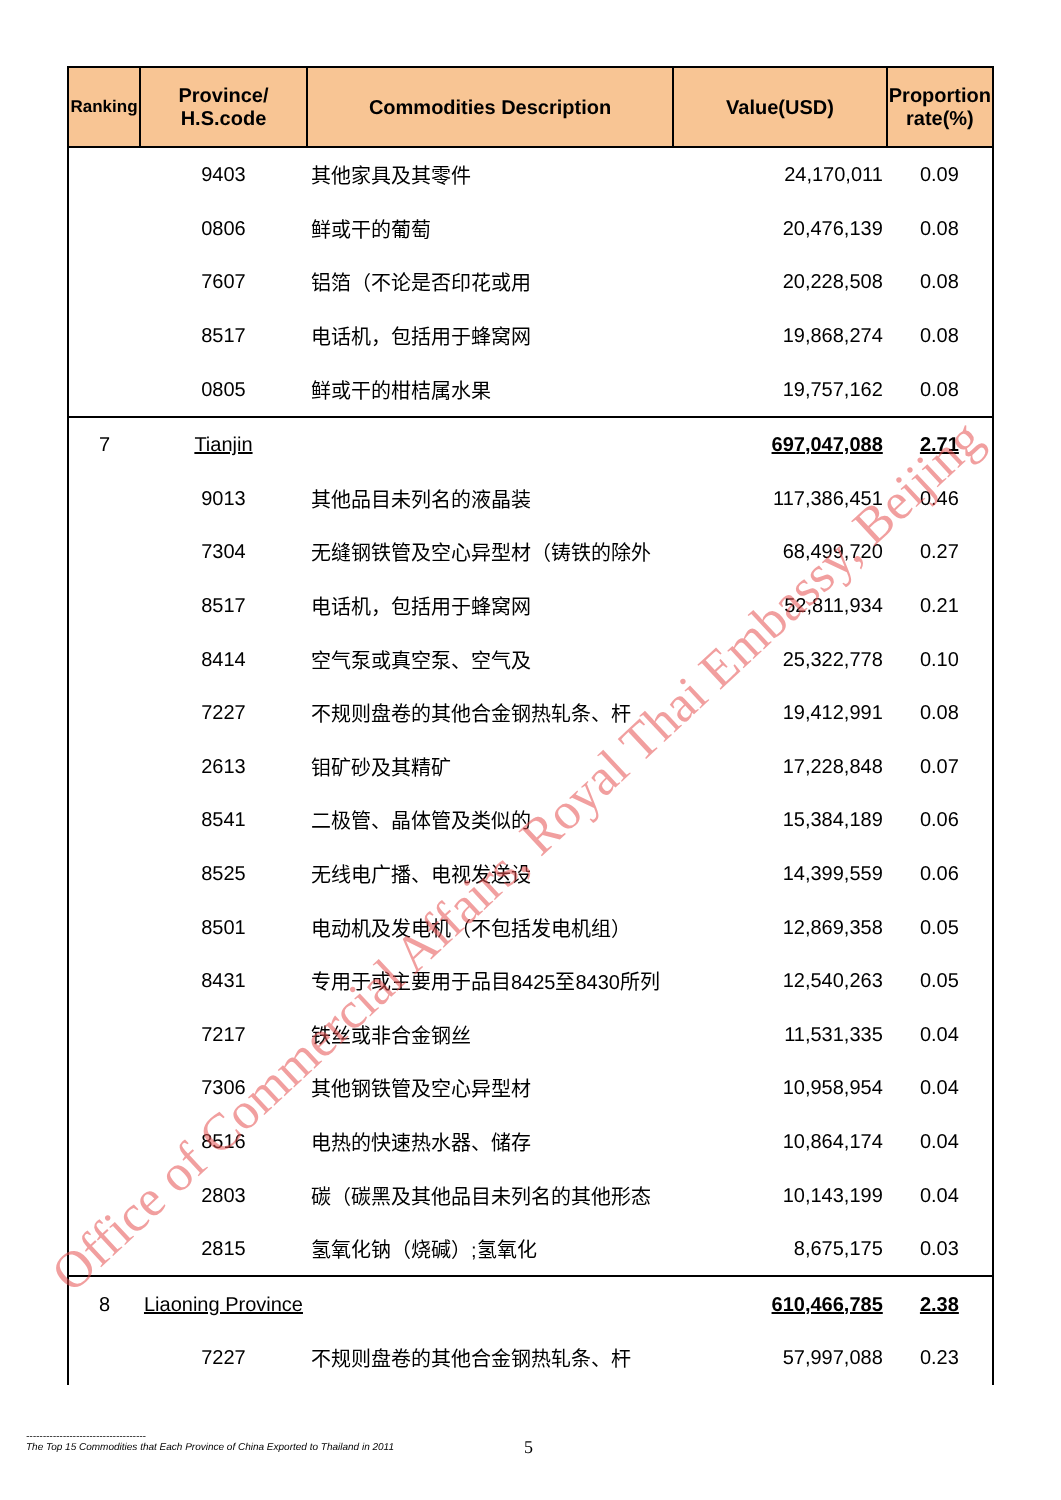| Ranking | Province/ H.S.code | Commodities Description | Value(USD) | Proportion rate(%) |
| --- | --- | --- | --- | --- |
| | 9403 | 其他家具及其零件 | 24,170,011 | 0.09 |
| | 0806 | 鲜或干的葡萄 | 20,476,139 | 0.08 |
| | 7607 | 铝箔（不论是否印花或用 | 20,228,508 | 0.08 |
| | 8517 | 电话机，包括用于蜂窝网 | 19,868,274 | 0.08 |
| | 0805 | 鲜或干的柑桔属水果 | 19,757,162 | 0.08 |
| 7 | Tianjin | | 697,047,088 | 2.71 |
| | 9013 | 其他品目未列名的液晶装 | 117,386,451 | 0.46 |
| | 7304 | 无缝钢铁管及空心异型材（铸铁的除外 | 68,499,720 | 0.27 |
| | 8517 | 电话机，包括用于蜂窝网 | 52,811,934 | 0.21 |
| | 8414 | 空气泵或真空泵、空气及 | 25,322,778 | 0.10 |
| | 7227 | 不规则盘卷的其他合金钢热轧条、杆 | 19,412,991 | 0.08 |
| | 2613 | 钼矿砂及其精矿 | 17,228,848 | 0.07 |
| | 8541 | 二极管、晶体管及类似的 | 15,384,189 | 0.06 |
| | 8525 | 无线电广播、电视发送设 | 14,399,559 | 0.06 |
| | 8501 | 电动机及发电机（不包括发电机组） | 12,869,358 | 0.05 |
| | 8431 | 专用于或主要用于品目8425至8430所列 | 12,540,263 | 0.05 |
| | 7217 | 铁丝或非合金钢丝 | 11,531,335 | 0.04 |
| | 7306 | 其他钢铁管及空心异型材 | 10,958,954 | 0.04 |
| | 8516 | 电热的快速热水器、储存 | 10,864,174 | 0.04 |
| | 2803 | 碳（碳黑及其他品目未列名的其他形态 | 10,143,199 | 0.04 |
| | 2815 | 氢氧化钠（烧碱）;氢氧化 | 8,675,175 | 0.03 |
| 8 | Liaoning Province | | 610,466,785 | 2.38 |
| | 7227 | 不规则盘卷的其他合金钢热轧条、杆 | 57,997,088 | 0.23 |
Office of Commercial Affairs, Royal Thai Embassy, Beijing
------------------------------------
The Top 15 Commodities that Each Province of China Exported to Thailand in 2011
5